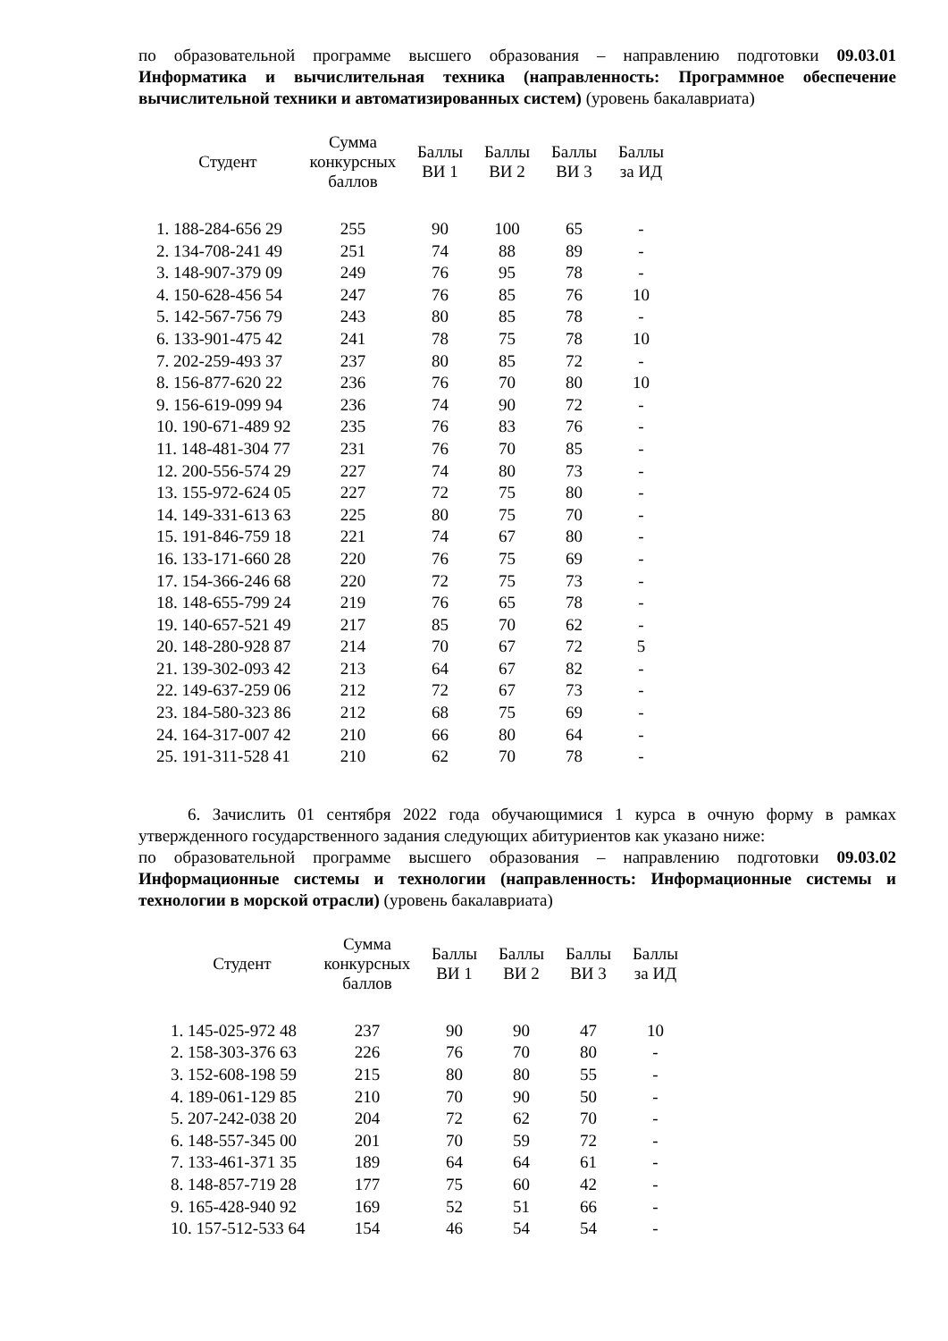по образовательной программе высшего образования – направлению подготовки 09.03.01 Информатика и вычислительная техника (направленность: Программное обеспечение вычислительной техники и автоматизированных систем) (уровень бакалавриата)
| Студент | Сумма конкурсных баллов | Баллы ВИ 1 | Баллы ВИ 2 | Баллы ВИ 3 | Баллы за ИД |
| --- | --- | --- | --- | --- | --- |
| 1. 188-284-656 29 | 255 | 90 | 100 | 65 | - |
| 2. 134-708-241 49 | 251 | 74 | 88 | 89 | - |
| 3. 148-907-379 09 | 249 | 76 | 95 | 78 | - |
| 4. 150-628-456 54 | 247 | 76 | 85 | 76 | 10 |
| 5. 142-567-756 79 | 243 | 80 | 85 | 78 | - |
| 6. 133-901-475 42 | 241 | 78 | 75 | 78 | 10 |
| 7. 202-259-493 37 | 237 | 80 | 85 | 72 | - |
| 8. 156-877-620 22 | 236 | 76 | 70 | 80 | 10 |
| 9. 156-619-099 94 | 236 | 74 | 90 | 72 | - |
| 10. 190-671-489 92 | 235 | 76 | 83 | 76 | - |
| 11. 148-481-304 77 | 231 | 76 | 70 | 85 | - |
| 12. 200-556-574 29 | 227 | 74 | 80 | 73 | - |
| 13. 155-972-624 05 | 227 | 72 | 75 | 80 | - |
| 14. 149-331-613 63 | 225 | 80 | 75 | 70 | - |
| 15. 191-846-759 18 | 221 | 74 | 67 | 80 | - |
| 16. 133-171-660 28 | 220 | 76 | 75 | 69 | - |
| 17. 154-366-246 68 | 220 | 72 | 75 | 73 | - |
| 18. 148-655-799 24 | 219 | 76 | 65 | 78 | - |
| 19. 140-657-521 49 | 217 | 85 | 70 | 62 | - |
| 20. 148-280-928 87 | 214 | 70 | 67 | 72 | 5 |
| 21. 139-302-093 42 | 213 | 64 | 67 | 82 | - |
| 22. 149-637-259 06 | 212 | 72 | 67 | 73 | - |
| 23. 184-580-323 86 | 212 | 68 | 75 | 69 | - |
| 24. 164-317-007 42 | 210 | 66 | 80 | 64 | - |
| 25. 191-311-528 41 | 210 | 62 | 70 | 78 | - |
6. Зачислить 01 сентября 2022 года обучающимися 1 курса в очную форму в рамках утвержденного государственного задания следующих абитуриентов как указано ниже:
по образовательной программе высшего образования – направлению подготовки 09.03.02 Информационные системы и технологии (направленность: Информационные системы и технологии в морской отрасли) (уровень бакалавриата)
| Студент | Сумма конкурсных баллов | Баллы ВИ 1 | Баллы ВИ 2 | Баллы ВИ 3 | Баллы за ИД |
| --- | --- | --- | --- | --- | --- |
| 1. 145-025-972 48 | 237 | 90 | 90 | 47 | 10 |
| 2. 158-303-376 63 | 226 | 76 | 70 | 80 | - |
| 3. 152-608-198 59 | 215 | 80 | 80 | 55 | - |
| 4. 189-061-129 85 | 210 | 70 | 90 | 50 | - |
| 5. 207-242-038 20 | 204 | 72 | 62 | 70 | - |
| 6. 148-557-345 00 | 201 | 70 | 59 | 72 | - |
| 7. 133-461-371 35 | 189 | 64 | 64 | 61 | - |
| 8. 148-857-719 28 | 177 | 75 | 60 | 42 | - |
| 9. 165-428-940 92 | 169 | 52 | 51 | 66 | - |
| 10. 157-512-533 64 | 154 | 46 | 54 | 54 | - |